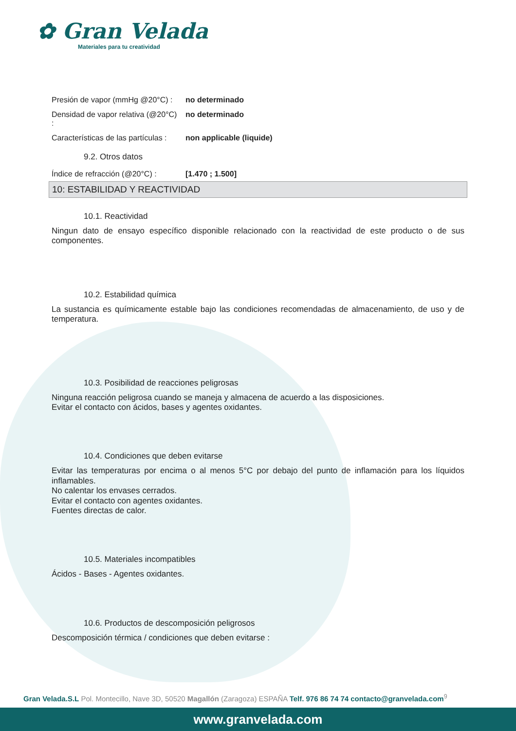✿ Gran Velada
Materiales para tu creatividad
| Presión de vapor (mmHg @20°C) : | no determinado |
| Densidad de vapor relativa (@20°C) : | no determinado |
| Características de las partículas : | non applicable (liquide) |
9.2. Otros datos
| Índice de refracción (@20°C) : | [1.470 ; 1.500] |
10: ESTABILIDAD Y REACTIVIDAD
10.1. Reactividad
Ningun dato de ensayo específico disponible relacionado con la reactividad de este producto o de sus componentes.
10.2. Estabilidad química
La sustancia es químicamente estable bajo las condiciones recomendadas de almacenamiento, de uso y de temperatura.
10.3. Posibilidad de reacciones peligrosas
Ninguna reacción peligrosa cuando se maneja y almacena de acuerdo a las disposiciones.
Evitar el contacto con ácidos, bases y agentes oxidantes.
10.4. Condiciones que deben evitarse
Evitar las temperaturas por encima o al menos 5°C por debajo del punto de inflamación para los líquidos inflamables.
No calentar los envases cerrados.
Evitar el contacto con agentes oxidantes.
Fuentes directas de calor.
10.5. Materiales incompatibles
Ácidos - Bases - Agentes oxidantes.
10.6. Productos de descomposición peligrosos
Descomposición térmica / condiciones que deben evitarse :
Gran Velada.S.L Pol. Montecillo, Nave 3D, 50520 Magallón (Zaragoza) ESPAÑA Telf. 976 86 74 74 contacto@granvelada.com<sup>9</sup>
www.granvelada.com